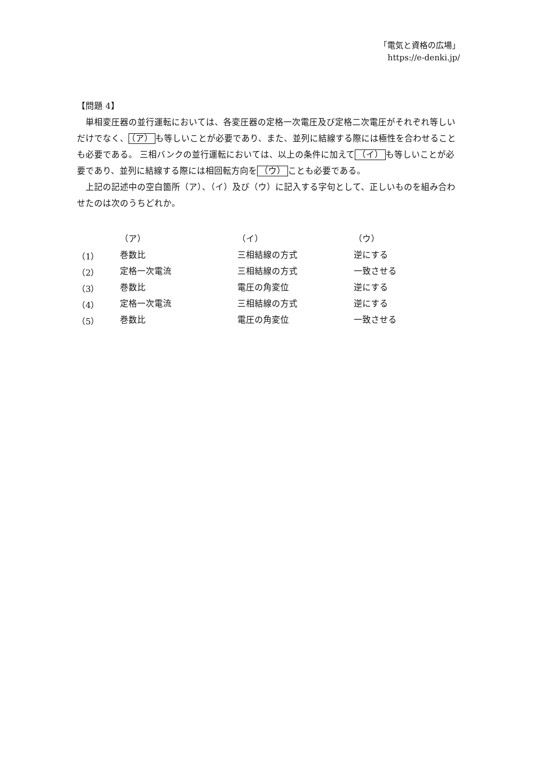「電気と資格の広場」
https://e-denki.jp/
【問題 4】
単相変圧器の並行運転においては、各変圧器の定格一次電圧及び定格二次電圧がそれぞれ等しいだけでなく、 （ア） も等しいことが必要であり、また、並列に結線する際には極性を合わせることも必要である。 三相バンクの並行運転においては、以上の条件に加えて （イ） も等しいことが必要であり、並列に結線する際には相回転方向を （ウ） ことも必要である。
上記の記述中の空白箇所（ア）、（イ）及び（ウ）に記入する字句として、正しいものを組み合わせたのは次のうちどれか。
| | （ア） | （イ） | （ウ） |
| --- | --- | --- | --- |
| （1） | 巻数比 | 三相結線の方式 | 逆にする |
| （2） | 定格一次電流 | 三相結線の方式 | 一致させる |
| （3） | 巻数比 | 電圧の角変位 | 逆にする |
| （4） | 定格一次電流 | 三相結線の方式 | 逆にする |
| （5） | 巻数比 | 電圧の角変位 | 一致させる |